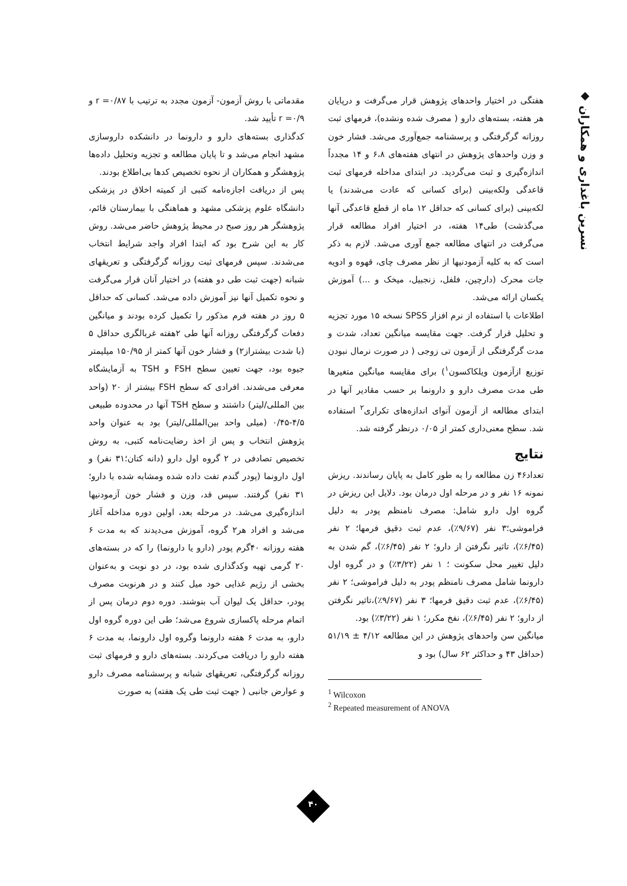◆ نسرین باغداری و همکاران
مقدماتی با روش آزمون- آزمون مجدد به ترتیب با r =۰/۸۷ و r =۰/۹ تأیید شد.
کدگذاری بسته‌های دارو و دارونما در دانشکده داروسازی مشهد انجام می‌شد و تا پایان مطالعه و تجزیه وتحلیل داده‌ها پژوهشگر و همکاران از نحوه تخصیص کدها بی‌اطلاع بودند.
پس از دریافت اجازه‌نامه کتبی از کمیته اخلاق در پزشکی دانشگاه علوم پزشکی مشهد و هماهنگی با بیمارستان قائم، پژوهشگر هر روز صبح در محیط پژوهش حاضر می‌شد. روش کار به این شرح بود که ابتدا افراد واجد شرایط انتخاب می‌شدند. سپس فرمهای ثبت روزانه گرگرفتگی و تعریقهای شبانه (جهت ثبت طی دو هفته) در اختیار آنان قرار می‌گرفت و نحوه تکمیل آنها نیز آموزش داده می‌شد. کسانی که حداقل ۵ روز در هفته فرم مذکور را تکمیل کرده بودند و میانگین دفعات گرگرفتگی روزانه آنها طی ۲هفته غربالگری حداقل ۵ (با شدت بیشتراز۲) و فشار خون آنها کمتر از ۱۵۰/۹۵ میلیمتر جیوه بود، جهت تعیین سطح FSH و TSH به آزمایشگاه معرفی می‌شدند. افرادی که سطح FSH بیشتر از ۲۰ (واحد بین المللی/لیتر) داشتند و سطح TSH آنها در محدوده طبیعی ۴/۵-۰/۴۵ (میلی واحد بین‌المللی/لیتر) بود به عنوان واحد پژوهش انتخاب و پس از اخذ رضایت‌نامه کتبی، به روش تخصیص تصادفی در ۲ گروه اول دارو (دانه کتان؛۳۱ نفر) و اول دارونما (پودر گندم تفت داده شده ومشابه شده با دارو؛ ۳۱ نفر) گرفتند. سپس قد، وزن و فشار خون آزمودنیها اندازه‌گیری می‌شد. در مرحله بعد، اولین دوره مداخله آغاز می‌شد و افراد هر۲ گروه، آموزش می‌دیدند که به مدت ۶ هفته روزانه ۴۰گرم پودر (دارو یا دارونما) را که در بسته‌های ۲۰ گرمی تهیه وکدگذاری شده بود، در دو نوبت و به‌عنوان بخشی از رژیم غذایی خود میل کنند و در هرنوبت مصرف پودر، حداقل یک لیوان آب بنوشند. دوره دوم درمان پس از اتمام مرحله پاکسازی شروع می‌شد؛ طی این دوره گروه اول دارو، به مدت ۶ هفته دارونما وگروه اول دارونما، به مدت ۶ هفته دارو را دریافت می‌کردند. بسته‌های دارو و فرمهای ثبت روزانه گرگرفتگی، تعریقهای شبانه و پرسشنامه مصرف دارو و عوارض جانبی ( جهت ثبت طی یک هفته) به صورت
هفتگی در اختیار واحدهای پژوهش قرار می‌گرفت و درپایان هر هفته، بسته‌های دارو ( مصرف شده ونشده)، فرمهای ثبت روزانه گرگرفتگی و پرسشنامه جمع‌آوری می‌شد. فشار خون و وزن واحدهای پژوهش در انتهای هفته‌های ۶،۸ و ۱۴ مجدداً اندازه‌گیری و ثبت می‌گردید. در ابتدای مداخله فرمهای ثبت قاعدگی ولکه‌بینی (برای کسانی که عادت می‌شدند) یا لکه‌بینی (برای کسانی که حداقل ۱۲ ماه از قطع قاعدگی آنها می‌گذشت) طی۱۴ هفته، در اختیار افراد مطالعه قرار می‌گرفت در انتهای مطالعه جمع آوری می‌شد. لازم به ذکر است که به کلیه آزمودنیها از نظر مصرف چای، قهوه و ادویه جات محرک (دارچین، فلفل، زنجبیل، میخک و ...) آموزش یکسان ارائه می‌شد.
اطلاعات با استفاده از نرم افزار SPSS نسخه ۱۵ مورد تجزیه و تحلیل قرار گرفت. جهت مقایسه میانگین تعداد، شدت و مدت گرگرفتگی از آزمون تی زوجی ( در صورت نرمال نبودن توزیع ازآزمون ویلکاکسون<sup>۱</sup>) برای مقایسه میانگین متغیرها طی مدت مصرف دارو و دارونما بر حسب مقادیر آنها در ابتدای مطالعه از آزمون آنوای اندازه‌های تکراری<sup>۲</sup> استفاده شد. سطح معنی‌داری کمتر از ۰/۰۵ درنظر گرفته شد.
نتایج
تعداد۴۶ زن مطالعه را به طور کامل به پایان رساندند. ریزش نمونه ۱۶ نفر و در مرحله اول درمان بود. دلایل این ریزش در گروه اول دارو شامل: مصرف نامنظم پودر به دلیل فراموشی؛۳ نفر (۹/۶۷٪)، عدم ثبت دقیق فرمها؛ ۲ نفر (۶/۴۵٪)، تاثیر نگرفتن از دارو؛ ۲ نفر (۶/۴۵٪)، گم شدن به دلیل تغییر محل سکونت ؛ ۱ نفر (۳/۲۲٪) و در گروه اول دارونما شامل مصرف نامنظم پودر به دلیل فراموشی؛ ۲ نفر (۶/۴۵٪)، عدم ثبت دقیق فرمها؛ ۳ نفر (۹/۶۷٪)،تاثیر نگرفتن از دارو؛ ۲ نفر (۶/۴۵٪)، نفخ مکرر؛ ۱ نفر (۳/۲۲٪) بود.
میانگین سن واحدهای پژوهش در این مطالعه ۴/۱۲ ± ۵۱/۱۹ (حداقل ۴۳ و حداکثر ۶۲ سال) بود و
<sup>1</sup> Wilcoxon
<sup>2</sup> Repeated measurement of ANOVA
۴۰